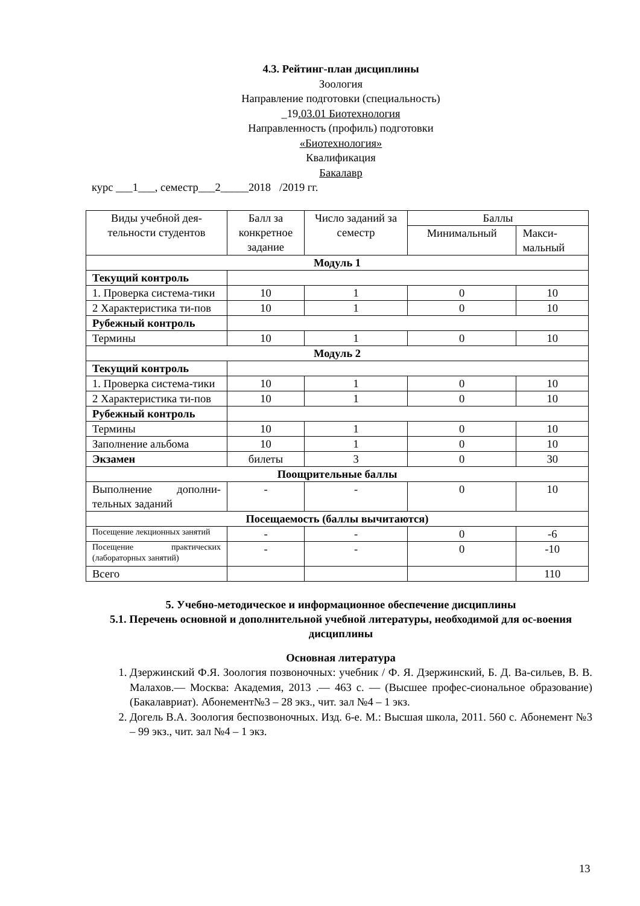4.3. Рейтинг-план дисциплины
Зоология
Направление подготовки (специальность)
_19.03.01 Биотехнология
Направленность (профиль) подготовки
«Биотехнология»
Квалификация
Бакалавр
курс ___1___, семестр___2_____2018 /2019 гг.
| Виды учебной дея- тельности студентов | Балл за конкретное задание | Число заданий за семестр | Баллы | |
| --- | --- | --- | --- | --- |
| | | | Минимальный | Макси- мальный |
| Модуль 1 | | | | |
| Текущий контроль | | | | |
| 1. Проверка система-тики | 10 | 1 | 0 | 10 |
| 2 Характеристика ти-пов | 10 | 1 | 0 | 10 |
| Рубежный контроль | | | | |
| Термины | 10 | 1 | 0 | 10 |
| Модуль 2 | | | | |
| Текущий контроль | | | | |
| 1. Проверка система-тики | 10 | 1 | 0 | 10 |
| 2 Характеристика ти-пов | 10 | 1 | 0 | 10 |
| Рубежный контроль | | | | |
| Термины | 10 | 1 | 0 | 10 |
| Заполнение альбома | 10 | 1 | 0 | 10 |
| Экзамен | билеты | 3 | 0 | 30 |
| Поощрительные баллы | | | | |
| Выполнение дополни-тельных заданий | - | - | 0 | 10 |
| Посещаемость (баллы вычитаются) | | | | |
| Посещение лекционных занятий | - | - | 0 | -6 |
| Посещение практических (лабораторных занятий) | - | - | 0 | -10 |
| Всего | | | | 110 |
5. Учебно-методическое и информационное обеспечение дисциплины
5.1. Перечень основной и дополнительной учебной литературы, необходимой для ос-воения дисциплины
Основная литература
1. Дзержинский Ф.Я. Зоология позвоночных: учебник / Ф. Я. Дзержинский, Б. Д. Ва-сильев, В. В. Малахов.— Москва: Академия, 2013 .— 463 с. — (Высшее профес-сиональное образование) (Бакалавриат). Абонемент№3 – 28 экз., чит. зал №4 – 1 экз.
2. Догель В.А. Зоология беспозвоночных. Изд. 6-е. М.: Высшая школа, 2011. 560 с. Абонемент №3 – 99 экз., чит. зал №4 – 1 экз.
13